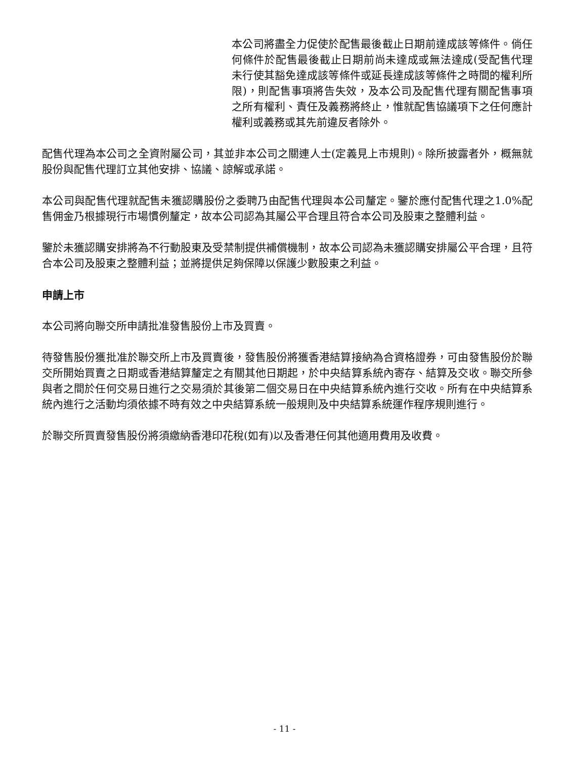本公司將盡全力促使於配售最後截止日期前達成該等條件。倘任何條件於配售最後截止日期前尚未達成或無法達成(受配售代理未行使其豁免達成該等條件或延長達成該等條件之時間的權利所限)，則配售事項將告失效，及本公司及配售代理有關配售事項之所有權利、責任及義務將終止，惟就配售協議項下之任何應計權利或義務或其先前違反者除外。
配售代理為本公司之全資附屬公司，其並非本公司之關連人士(定義見上市規則)。除所披露者外，概無就股份與配售代理訂立其他安排、協議、諒解或承諾。
本公司與配售代理就配售未獲認購股份之委聘乃由配售代理與本公司釐定。鑒於應付配售代理之1.0%配售佣金乃根據現行市場慣例釐定，故本公司認為其屬公平合理且符合本公司及股東之整體利益。
鑒於未獲認購安排將為不行動股東及受禁制提供補償機制，故本公司認為未獲認購安排屬公平合理，且符合本公司及股東之整體利益；並將提供足夠保障以保護少數股東之利益。
申請上市
本公司將向聯交所申請批准發售股份上市及買賣。
待發售股份獲批准於聯交所上市及買賣後，發售股份將獲香港結算接納為合資格證券，可由發售股份於聯交所開始買賣之日期或香港結算釐定之有關其他日期起，於中央結算系統內寄存、結算及交收。聯交所參與者之間於任何交易日進行之交易須於其後第二個交易日在中央結算系統內進行交收。所有在中央結算系統內進行之活動均須依據不時有效之中央結算系統一般規則及中央結算系統運作程序規則進行。
於聯交所買賣發售股份將須繳納香港印花稅(如有)以及香港任何其他適用費用及收費。
- 11 -